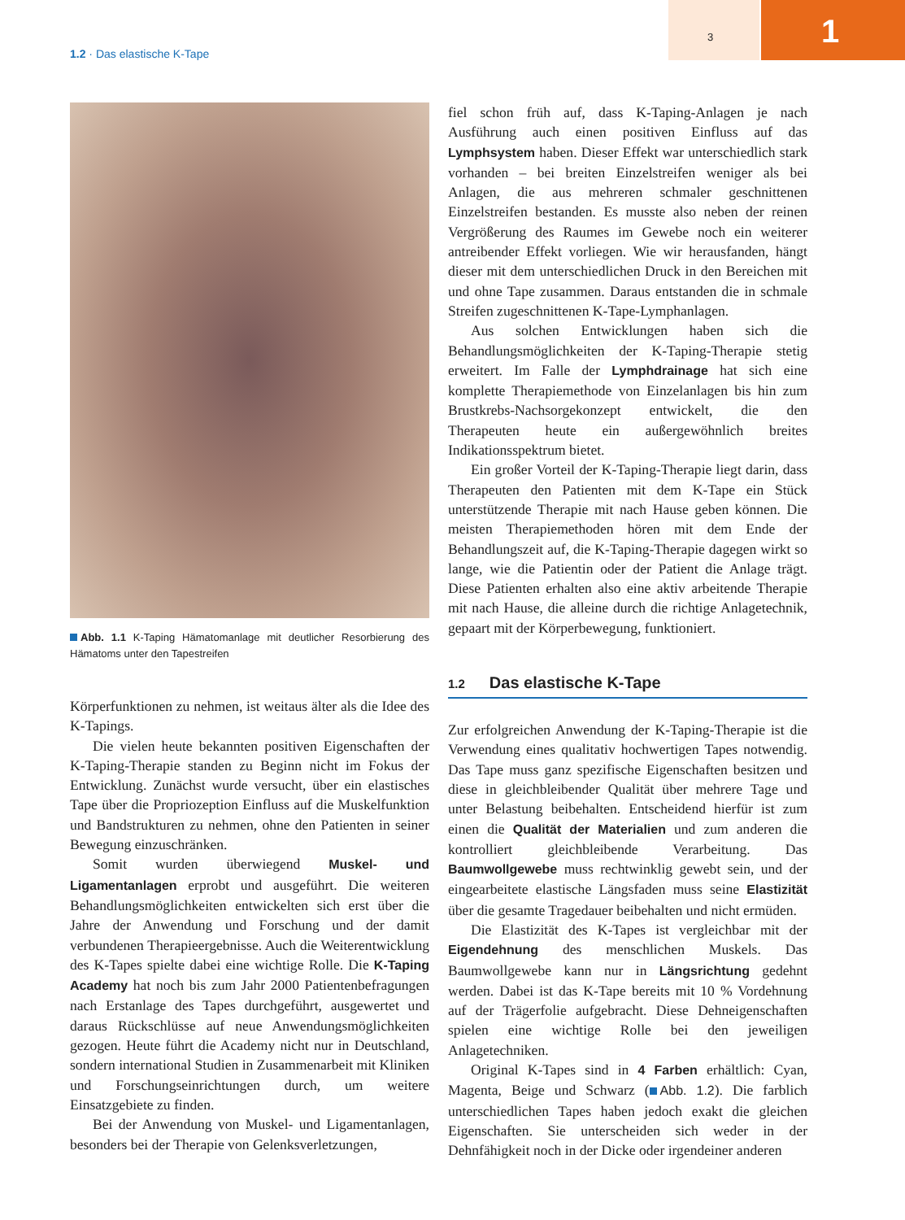3 1
1.2 · Das elastische K-Tape
Abb. 1.1 K-Taping Hämatomanlage mit deutlicher Resorbierung des Hämatoms unter den Tapestreifen
Körperfunktionen zu nehmen, ist weitaus älter als die Idee des K-Tapings.
Die vielen heute bekannten positiven Eigenschaften der K-Taping-Therapie standen zu Beginn nicht im Fokus der Entwicklung. Zunächst wurde versucht, über ein elastisches Tape über die Propriozeption Einfluss auf die Muskelfunktion und Bandstrukturen zu nehmen, ohne den Patienten in seiner Bewegung einzuschränken.
Somit wurden überwiegend Muskel- und Ligamentanlagen erprobt und ausgeführt. Die weiteren Behandlungsmöglichkeiten entwickelten sich erst über die Jahre der Anwendung und Forschung und der damit verbundenen Therapieergebnisse. Auch die Weiterentwicklung des K-Tapes spielte dabei eine wichtige Rolle. Die K-Taping Academy hat noch bis zum Jahr 2000 Patientenbefragungen nach Erstanlage des Tapes durchgeführt, ausgewertet und daraus Rückschlüsse auf neue Anwendungsmöglichkeiten gezogen. Heute führt die Academy nicht nur in Deutschland, sondern international Studien in Zusammenarbeit mit Kliniken und Forschungseinrichtungen durch, um weitere Einsatzgebiete zu finden.
Bei der Anwendung von Muskel- und Ligamentanlagen, besonders bei der Therapie von Gelenksverletzungen,
fiel schon früh auf, dass K-Taping-Anlagen je nach Ausführung auch einen positiven Einfluss auf das Lymphsystem haben. Dieser Effekt war unterschiedlich stark vorhanden – bei breiten Einzelstreifen weniger als bei Anlagen, die aus mehreren schmaler geschnittenen Einzelstreifen bestanden. Es musste also neben der reinen Vergrößerung des Raumes im Gewebe noch ein weiterer antreibender Effekt vorliegen. Wie wir herausfanden, hängt dieser mit dem unterschiedlichen Druck in den Bereichen mit und ohne Tape zusammen. Daraus entstanden die in schmale Streifen zugeschnittenen K-Tape-Lymphanlagen.
Aus solchen Entwicklungen haben sich die Behandlungsmöglichkeiten der K-Taping-Therapie stetig erweitert. Im Falle der Lymphdrainage hat sich eine komplette Therapiemethode von Einzelanlagen bis hin zum Brustkrebs-Nachsorgekonzept entwickelt, die den Therapeuten heute ein außergewöhnlich breites Indikationsspektrum bietet.
Ein großer Vorteil der K-Taping-Therapie liegt darin, dass Therapeuten den Patienten mit dem K-Tape ein Stück unterstützende Therapie mit nach Hause geben können. Die meisten Therapiemethoden hören mit dem Ende der Behandlungszeit auf, die K-Taping-Therapie dagegen wirkt so lange, wie die Patientin oder der Patient die Anlage trägt. Diese Patienten erhalten also eine aktiv arbeitende Therapie mit nach Hause, die alleine durch die richtige Anlagetechnik, gepaart mit der Körperbewegung, funktioniert.
1.2 Das elastische K-Tape
Zur erfolgreichen Anwendung der K-Taping-Therapie ist die Verwendung eines qualitativ hochwertigen Tapes notwendig. Das Tape muss ganz spezifische Eigenschaften besitzen und diese in gleichbleibender Qualität über mehrere Tage und unter Belastung beibehalten. Entscheidend hierfür ist zum einen die Qualität der Materialien und zum anderen die kontrolliert gleichbleibende Verarbeitung. Das Baumwollgewebe muss rechtwinklig gewebt sein, und der eingearbeitete elastische Längsfaden muss seine Elastizität über die gesamte Tragedauer beibehalten und nicht ermüden.
Die Elastizität des K-Tapes ist vergleichbar mit der Eigendehnung des menschlichen Muskels. Das Baumwollgewebe kann nur in Längsrichtung gedehnt werden. Dabei ist das K-Tape bereits mit 10 % Vordehnung auf der Trägerfolie aufgebracht. Diese Dehneigenschaften spielen eine wichtige Rolle bei den jeweiligen Anlagetechniken.
Original K-Tapes sind in 4 Farben erhältlich: Cyan, Magenta, Beige und Schwarz ( Abb. 1.2). Die farblich unterschiedlichen Tapes haben jedoch exakt die gleichen Eigenschaften. Sie unterscheiden sich weder in der Dehnfähigkeit noch in der Dicke oder irgendeiner anderen